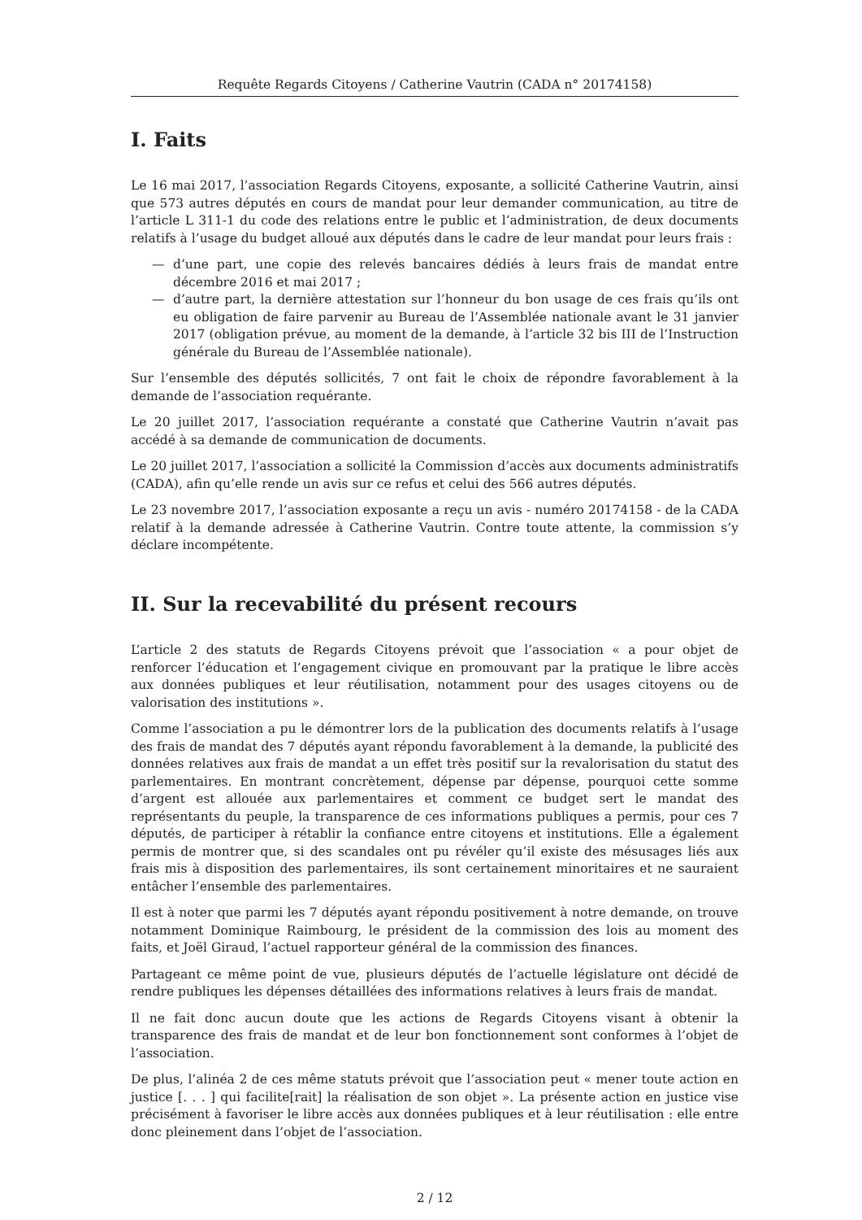Requête Regards Citoyens / Catherine Vautrin (CADA n° 20174158)
I. Faits
Le 16 mai 2017, l’association Regards Citoyens, exposante, a sollicité Catherine Vautrin, ainsi que 573 autres députés en cours de mandat pour leur demander communication, au titre de l’article L 311-1 du code des relations entre le public et l’administration, de deux documents relatifs à l’usage du budget alloué aux députés dans le cadre de leur mandat pour leurs frais :
— d’une part, une copie des relevés bancaires dédiés à leurs frais de mandat entre décembre 2016 et mai 2017 ;
— d’autre part, la dernière attestation sur l’honneur du bon usage de ces frais qu’ils ont eu obligation de faire parvenir au Bureau de l’Assemblée nationale avant le 31 janvier 2017 (obligation prévue, au moment de la demande, à l’article 32 bis III de l’Instruction générale du Bureau de l’Assemblée nationale).
Sur l’ensemble des députés sollicités, 7 ont fait le choix de répondre favorablement à la demande de l’association requérante.
Le 20 juillet 2017, l’association requérante a constaté que Catherine Vautrin n’avait pas accédé à sa demande de communication de documents.
Le 20 juillet 2017, l’association a sollicité la Commission d’accès aux documents administratifs (CADA), afin qu’elle rende un avis sur ce refus et celui des 566 autres députés.
Le 23 novembre 2017, l’association exposante a reçu un avis - numéro 20174158 - de la CADA relatif à la demande adressée à Catherine Vautrin. Contre toute attente, la commission s’y déclare incompétente.
II. Sur la recevabilité du présent recours
L’article 2 des statuts de Regards Citoyens prévoit que l’association « a pour objet de renforcer l’éducation et l’engagement civique en promouvant par la pratique le libre accès aux données publiques et leur réutilisation, notamment pour des usages citoyens ou de valorisation des institutions ».
Comme l’association a pu le démontrer lors de la publication des documents relatifs à l’usage des frais de mandat des 7 députés ayant répondu favorablement à la demande, la publicité des données relatives aux frais de mandat a un effet très positif sur la revalorisation du statut des parlementaires. En montrant concrètement, dépense par dépense, pourquoi cette somme d’argent est allouée aux parlementaires et comment ce budget sert le mandat des représentants du peuple, la transparence de ces informations publiques a permis, pour ces 7 députés, de participer à rétablir la confiance entre citoyens et institutions. Elle a également permis de montrer que, si des scandales ont pu révéler qu’il existe des mésusages liés aux frais mis à disposition des parlementaires, ils sont certainement minoritaires et ne sauraient entâcher l’ensemble des parlementaires.
Il est à noter que parmi les 7 députés ayant répondu positivement à notre demande, on trouve notamment Dominique Raimbourg, le président de la commission des lois au moment des faits, et Joël Giraud, l’actuel rapporteur général de la commission des finances.
Partageant ce même point de vue, plusieurs députés de l’actuelle législature ont décidé de rendre publiques les dépenses détaillées des informations relatives à leurs frais de mandat.
Il ne fait donc aucun doute que les actions de Regards Citoyens visant à obtenir la transparence des frais de mandat et de leur bon fonctionnement sont conformes à l’objet de l’association.
De plus, l’alinéa 2 de ces même statuts prévoit que l’association peut « mener toute action en justice [. . . ] qui facilite[rait] la réalisation de son objet ». La présente action en justice vise précisément à favoriser le libre accès aux données publiques et à leur réutilisation : elle entre donc pleinement dans l’objet de l’association.
2 / 12